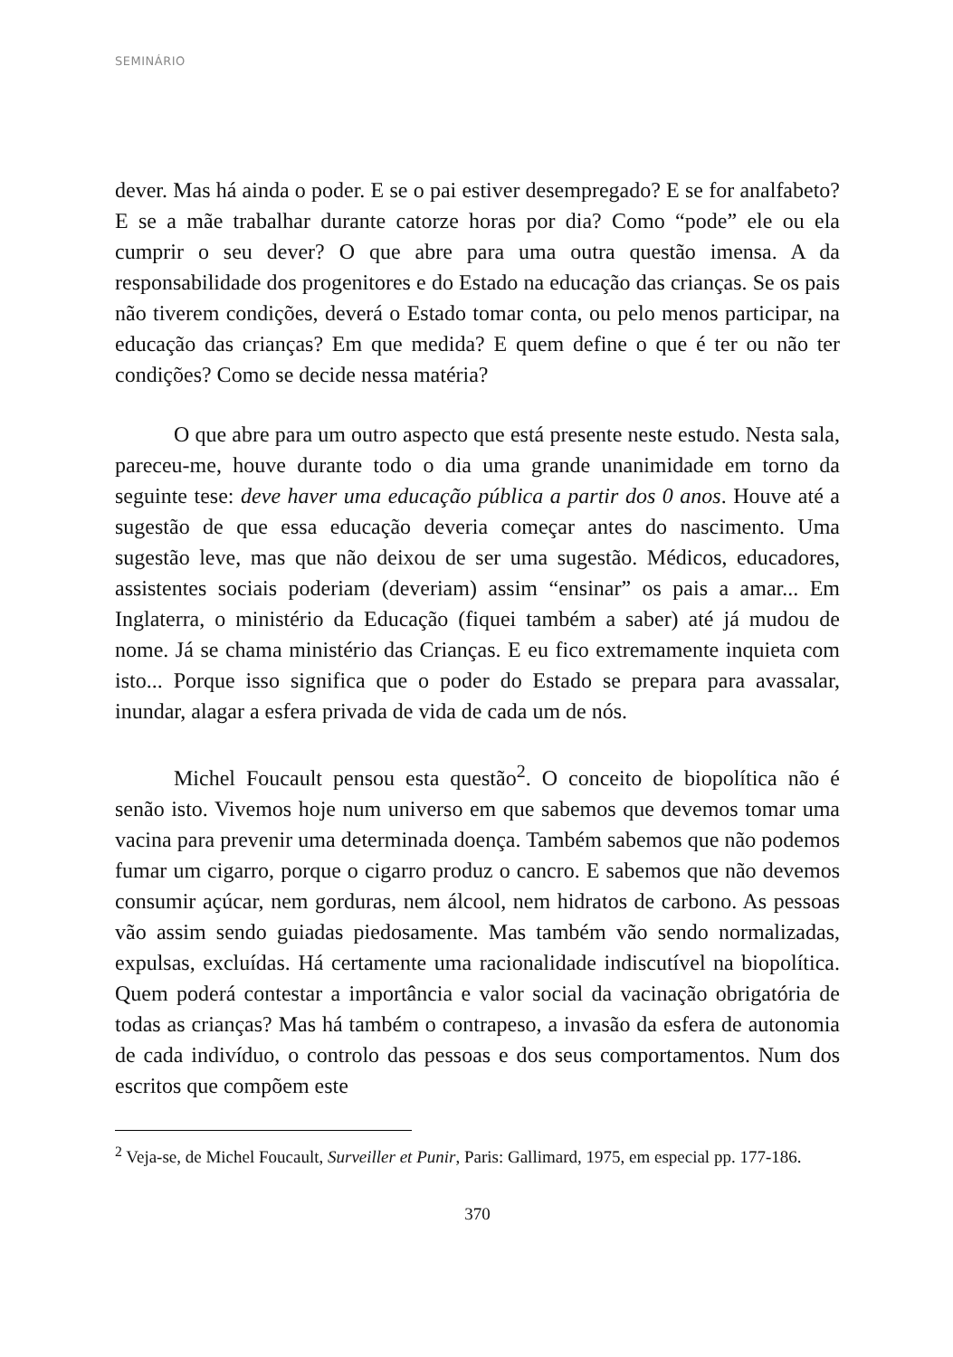SEMINÁRIO
dever. Mas há ainda o poder. E se o pai estiver desempregado? E se for analfabeto? E se a mãe trabalhar durante catorze horas por dia? Como “pode” ele ou ela cumprir o seu dever? O que abre para uma outra questão imensa. A da responsabilidade dos progenitores e do Estado na educação das crianças. Se os pais não tiverem condições, deverá o Estado tomar conta, ou pelo menos participar, na educação das crianças? Em que medida? E quem define o que é ter ou não ter condições? Como se decide nessa matéria?
O que abre para um outro aspecto que está presente neste estudo. Nesta sala, pareceu-me, houve durante todo o dia uma grande unanimidade em torno da seguinte tese: deve haver uma educação pública a partir dos 0 anos. Houve até a sugestão de que essa educação deveria começar antes do nascimento. Uma sugestão leve, mas que não deixou de ser uma sugestão. Médicos, educadores, assistentes sociais poderiam (deveriam) assim “ensinar” os pais a amar... Em Inglaterra, o ministério da Educação (fiquei também a saber) até já mudou de nome. Já se chama ministério das Crianças. E eu fico extremamente inquieta com isto... Porque isso significa que o poder do Estado se prepara para avassalar, inundar, alagar a esfera privada de vida de cada um de nós.
Michel Foucault pensou esta questão<sup>2</sup>. O conceito de biopolítica não é senão isto. Vivemos hoje num universo em que sabemos que devemos tomar uma vacina para prevenir uma determinada doença. Também sabemos que não podemos fumar um cigarro, porque o cigarro produz o cancro. E sabemos que não devemos consumir açúcar, nem gorduras, nem álcool, nem hidratos de carbono. As pessoas vão assim sendo guiadas piedosamente. Mas também vão sendo normalizadas, expulsas, excluídas. Há certamente uma racionalidade indiscutível na biopolítica. Quem poderá contestar a importância e valor social da vacinação obrigatória de todas as crianças? Mas há também o contrapeso, a invasão da esfera de autonomia de cada indivíduo, o controlo das pessoas e dos seus comportamentos. Num dos escritos que compõem este
<sup>2</sup> Veja-se, de Michel Foucault, Surveiller et Punir, Paris: Gallimard, 1975, em especial pp. 177-186.
370